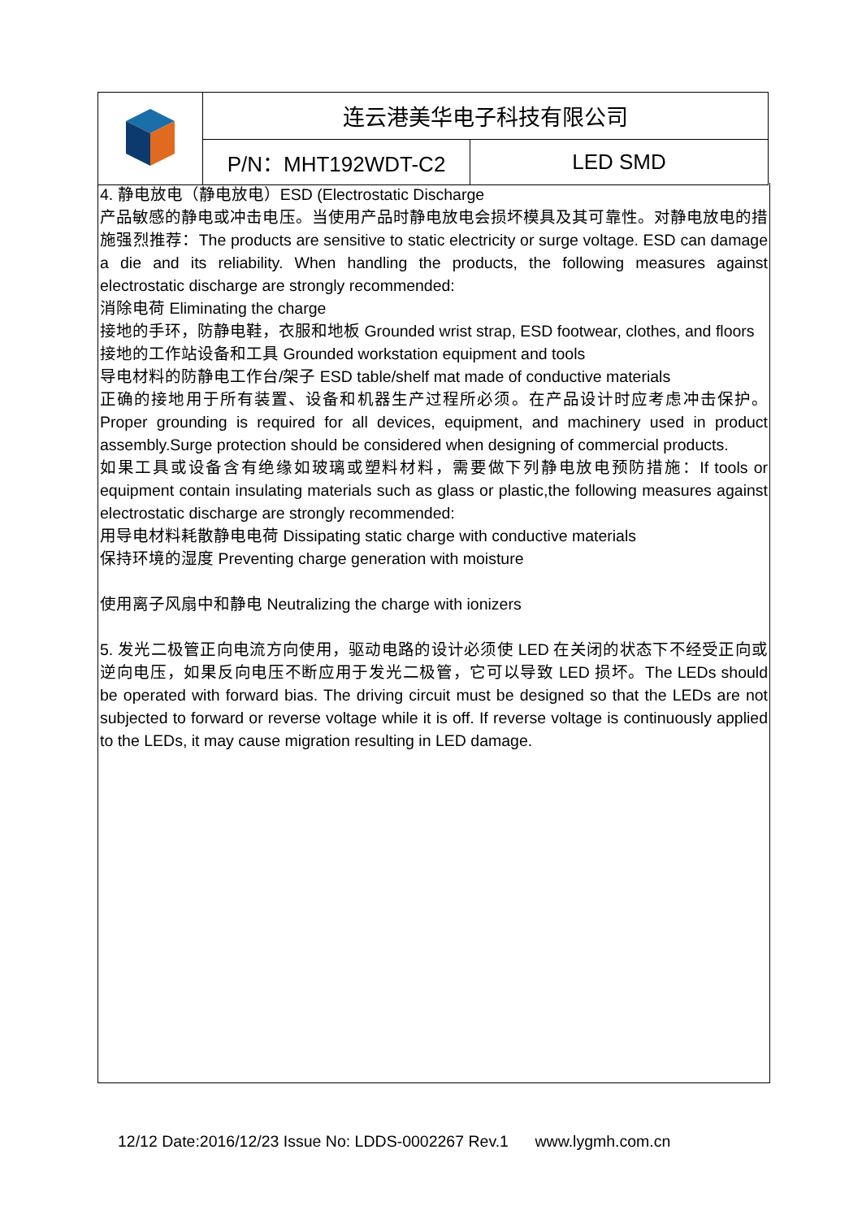| | 连云港美华电子科技有限公司 | |
| | P/N：MHT192WDT-C2 | LED SMD |
4. 静电放电（静电放电）ESD (Electrostatic Discharge
产品敏感的静电或冲击电压。当使用产品时静电放电会损坏模具及其可靠性。对静电放电的措施强烈推荐：The products are sensitive to static electricity or surge voltage. ESD can damage a die and its reliability. When handling the products, the following measures against electrostatic discharge are strongly recommended:
消除电荷 Eliminating the charge
接地的手环，防静电鞋，衣服和地板 Grounded wrist strap, ESD footwear, clothes, and floors
接地的工作站设备和工具 Grounded workstation equipment and tools
导电材料的防静电工作台/架子 ESD table/shelf mat made of conductive materials
正确的接地用于所有装置、设备和机器生产过程所必须。在产品设计时应考虑冲击保护。Proper grounding is required for all devices, equipment, and machinery used in product assembly.Surge protection should be considered when designing of commercial products.
如果工具或设备含有绝缘如玻璃或塑料材料，需要做下列静电放电预防措施：If tools or equipment contain insulating materials such as glass or plastic,the following measures against electrostatic discharge are strongly recommended:
用导电材料耗散静电电荷 Dissipating static charge with conductive materials
保持环境的湿度 Preventing charge generation with moisture
使用离子风扇中和静电 Neutralizing the charge with ionizers
5. 发光二极管正向电流方向使用，驱动电路的设计必须使 LED 在关闭的状态下不经受正向或逆向电压，如果反向电压不断应用于发光二极管，它可以导致 LED 损坏。The LEDs should be operated with forward bias. The driving circuit must be designed so that the LEDs are not subjected to forward or reverse voltage while it is off. If reverse voltage is continuously applied to the LEDs, it may cause migration resulting in LED damage.
12/12 Date:2016/12/23 Issue No: LDDS-0002267 Rev.1 www.lygmh.com.cn